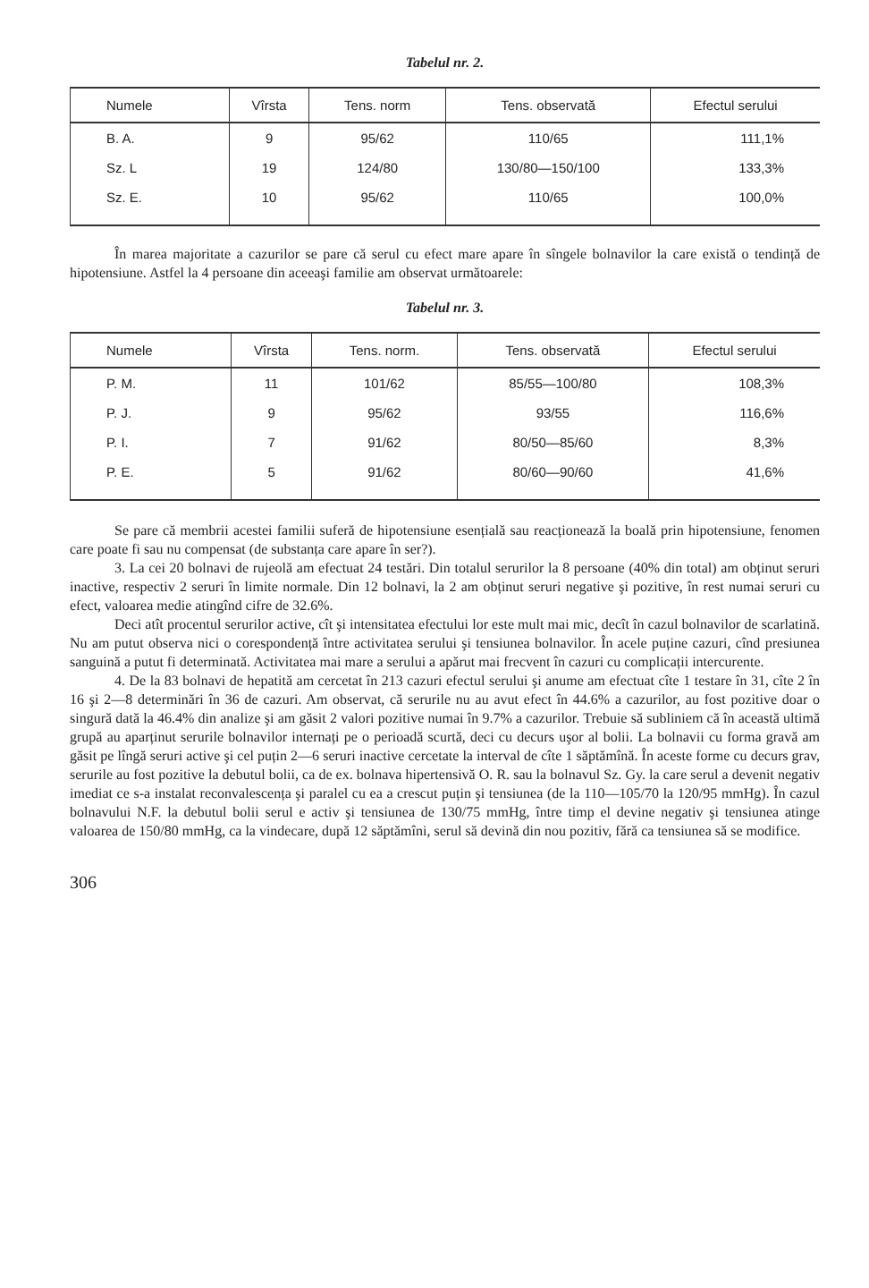Tabelul nr. 2.
| Numele | Vîrsta | Tens. norm | Tens. observată | Efectul serului |
| --- | --- | --- | --- | --- |
| B. A. | 9 | 95/62 | 110/65 | 111,1% |
| Sz. L | 19 | 124/80 | 130/80—150/100 | 133,3% |
| Sz. E. | 10 | 95/62 | 110/65 | 100,0% |
În marea majoritate a cazurilor se pare că serul cu efect mare apare în sîngele bolnavilor la care există o tendință de hipotensiune. Astfel la 4 persoane din aceeaşi familie am observat următoarele:
Tabelul nr. 3.
| Numele | Vîrsta | Tens. norm. | Tens. observată | Efectul serului |
| --- | --- | --- | --- | --- |
| P. M. | 11 | 101/62 | 85/55—100/80 | 108,3% |
| P. J. | 9 | 95/62 | 93/55 | 116,6% |
| P. I. | 7 | 91/62 | 80/50—85/60 | 8,3% |
| P. E. | 5 | 91/62 | 80/60—90/60 | 41,6% |
Se pare că membrii acestei familii suferă de hipotensiune esențială sau reacționează la boală prin hipotensiune, fenomen care poate fi sau nu compensat (de substanța care apare în ser?).
3. La cei 20 bolnavi de rujeolă am efectuat 24 testări. Din totalul serurilor la 8 persoane (40% din total) am obținut seruri inactive, respectiv 2 seruri în limite normale. Din 12 bolnavi, la 2 am obținut seruri negative şi pozitive, în rest numai seruri cu efect, valoarea medie atingînd cifre de 32.6%.
Deci atît procentul serurilor active, cît şi intensitatea efectului lor este mult mai mic, decît în cazul bolnavilor de scarlatină. Nu am putut observa nici o corespondență între activitatea serului şi tensiunea bolnavilor. În acele puține cazuri, cînd presiunea sanguină a putut fi determinată. Activitatea mai mare a serului a apărut mai frecvent în cazuri cu complicații intercurente.
4. De la 83 bolnavi de hepatită am cercetat în 213 cazuri efectul serului şi anume am efectuat cîte 1 testare în 31, cîte 2 în 16 şi 2—8 determinări în 36 de cazuri. Am observat, că serurile nu au avut efect în 44.6% a cazurilor, au fost pozitive doar o singură dată la 46.4% din analize şi am găsit 2 valori pozitive numai în 9.7% a cazurilor. Trebuie să subliniem că în această ultimă grupă au aparținut serurile bolnavilor internați pe o perioadă scurtă, deci cu decurs uşor al bolii. La bolnavii cu forma gravă am găsit pe lîngă seruri active şi cel puțin 2—6 seruri inactive cercetate la interval de cîte 1 săptămînă. În aceste forme cu decurs grav, serurile au fost pozitive la debutul bolii, ca de ex. bolnava hipertensivă O. R. sau la bolnavul Sz. Gy. la care serul a devenit negativ imediat ce s-a instalat reconvalescența şi paralel cu ea a crescut puțin şi tensiunea (de la 110—105/70 la 120/95 mmHg). În cazul bolnavului N.F. la debutul bolii serul e activ şi tensiunea de 130/75 mmHg, între timp el devine negativ şi tensiunea atinge valoarea de 150/80 mmHg, ca la vindecare, după 12 săptămîni, serul să devină din nou pozitiv, fără ca tensiunea să se modifice.
306